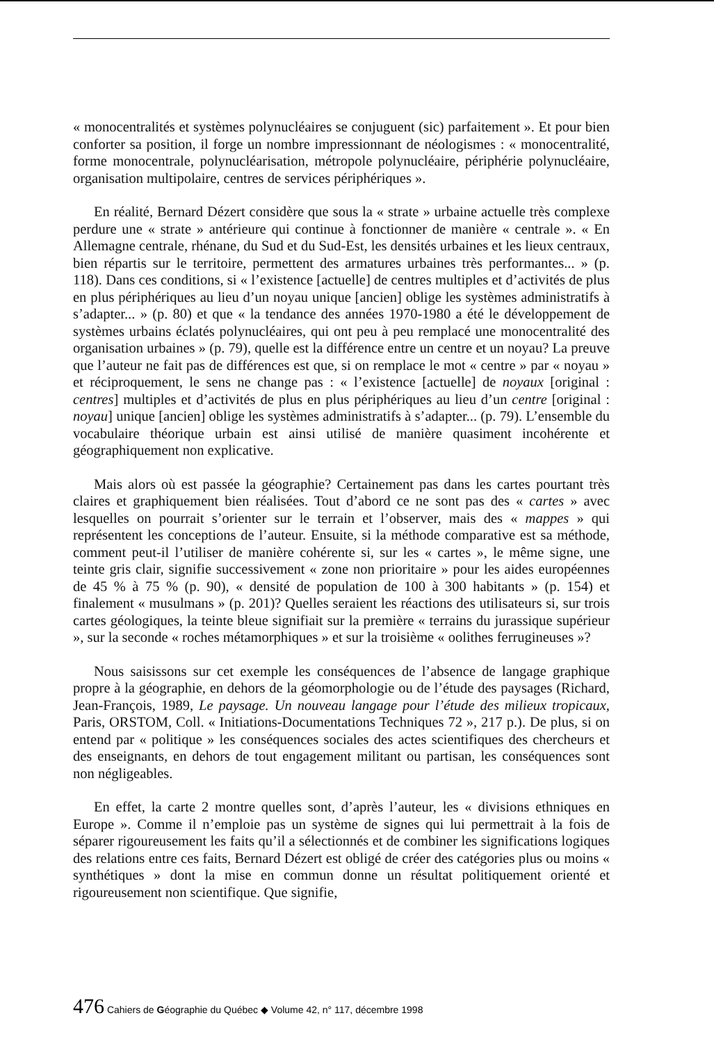« monocentralités et systèmes polynucléaires se conjuguent (sic) parfaitement ». Et pour bien conforter sa position, il forge un nombre impressionnant de néologismes : « monocentralité, forme monocentrale, polynucléarisation, métropole polynucléaire, périphérie polynucléaire, organisation multipolaire, centres de services périphériques ».
En réalité, Bernard Dézert considère que sous la « strate » urbaine actuelle très complexe perdure une « strate » antérieure qui continue à fonctionner de manière « centrale ». « En Allemagne centrale, rhénane, du Sud et du Sud-Est, les densités urbaines et les lieux centraux, bien répartis sur le territoire, permettent des armatures urbaines très performantes... » (p. 118). Dans ces conditions, si « l’existence [actuelle] de centres multiples et d’activités de plus en plus périphériques au lieu d’un noyau unique [ancien] oblige les systèmes administratifs à s’adapter... » (p. 80) et que « la tendance des années 1970-1980 a été le développement de systèmes urbains éclatés polynucléaires, qui ont peu à peu remplacé une monocentralité des organisation urbaines » (p. 79), quelle est la différence entre un centre et un noyau? La preuve que l’auteur ne fait pas de différences est que, si on remplace le mot « centre » par « noyau » et réciproquement, le sens ne change pas : « l’existence [actuelle] de noyaux [original : centres] multiples et d’activités de plus en plus périphériques au lieu d’un centre [original : noyau] unique [ancien] oblige les systèmes administratifs à s’adapter... (p. 79). L’ensemble du vocabulaire théorique urbain est ainsi utilisé de manière quasiment incohérente et géographiquement non explicative.
Mais alors où est passée la géographie? Certainement pas dans les cartes pourtant très claires et graphiquement bien réalisées. Tout d’abord ce ne sont pas des « cartes » avec lesquelles on pourrait s’orienter sur le terrain et l’observer, mais des « mappes » qui représentent les conceptions de l’auteur. Ensuite, si la méthode comparative est sa méthode, comment peut-il l’utiliser de manière cohérente si, sur les « cartes », le même signe, une teinte gris clair, signifie successivement « zone non prioritaire » pour les aides européennes de 45 % à 75 % (p. 90), « densité de population de 100 à 300 habitants » (p. 154) et finalement « musulmans » (p. 201)? Quelles seraient les réactions des utilisateurs si, sur trois cartes géologiques, la teinte bleue signifiait sur la première « terrains du jurassique supérieur », sur la seconde « roches métamorphiques » et sur la troisième « oolithes ferrugineuses »?
Nous saisissons sur cet exemple les conséquences de l’absence de langage graphique propre à la géographie, en dehors de la géomorphologie ou de l’étude des paysages (Richard, Jean-François, 1989, Le paysage. Un nouveau langage pour l’étude des milieux tropicaux, Paris, ORSTOM, Coll. « Initiations-Documentations Techniques 72 », 217 p.). De plus, si on entend par « politique » les conséquences sociales des actes scientifiques des chercheurs et des enseignants, en dehors de tout engagement militant ou partisan, les conséquences sont non négligeables.
En effet, la carte 2 montre quelles sont, d’après l’auteur, les « divisions ethniques en Europe ». Comme il n’emploie pas un système de signes qui lui permettrait à la fois de séparer rigoureusement les faits qu’il a sélectionnés et de combiner les significations logiques des relations entre ces faits, Bernard Dézert est obligé de créer des catégories plus ou moins « synthétiques » dont la mise en commun donne un résultat politiquement orienté et rigoureusement non scientifique. Que signifie,
476 Cahiers de Géographie du Québec ◆ Volume 42, n° 117, décembre 1998